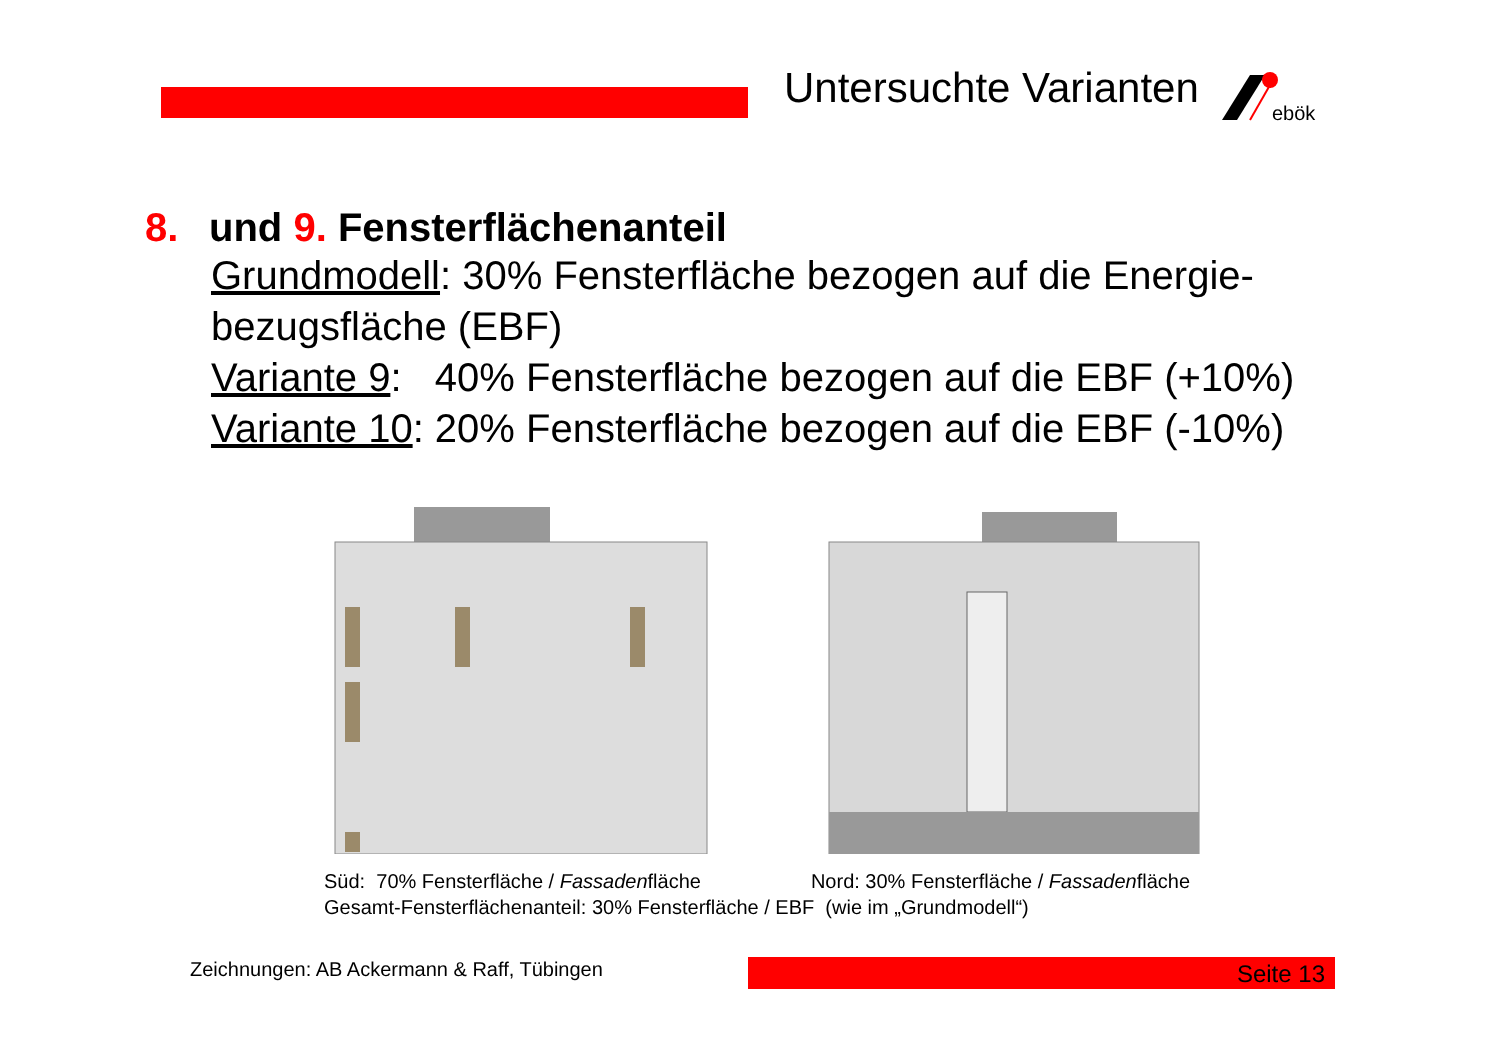Untersuchte Varianten
ebök
8. und 9. Fensterflächenanteil
Grundmodell: 30% Fensterfläche bezogen auf die Energie-bezugsfläche (EBF)
Variante 9: 40% Fensterfläche bezogen auf die EBF (+10%)
Variante 10: 20% Fensterfläche bezogen auf die EBF (-10%)
Süd: 70% Fensterfläche / Fassadenfläche Nord: 30% Fensterfläche / Fassadenfläche
Gesamt-Fensterflächenanteil: 30% Fensterfläche / EBF (wie im „Grundmodell“)
Zeichnungen: AB Ackermann & Raff, Tübingen
Seite 13